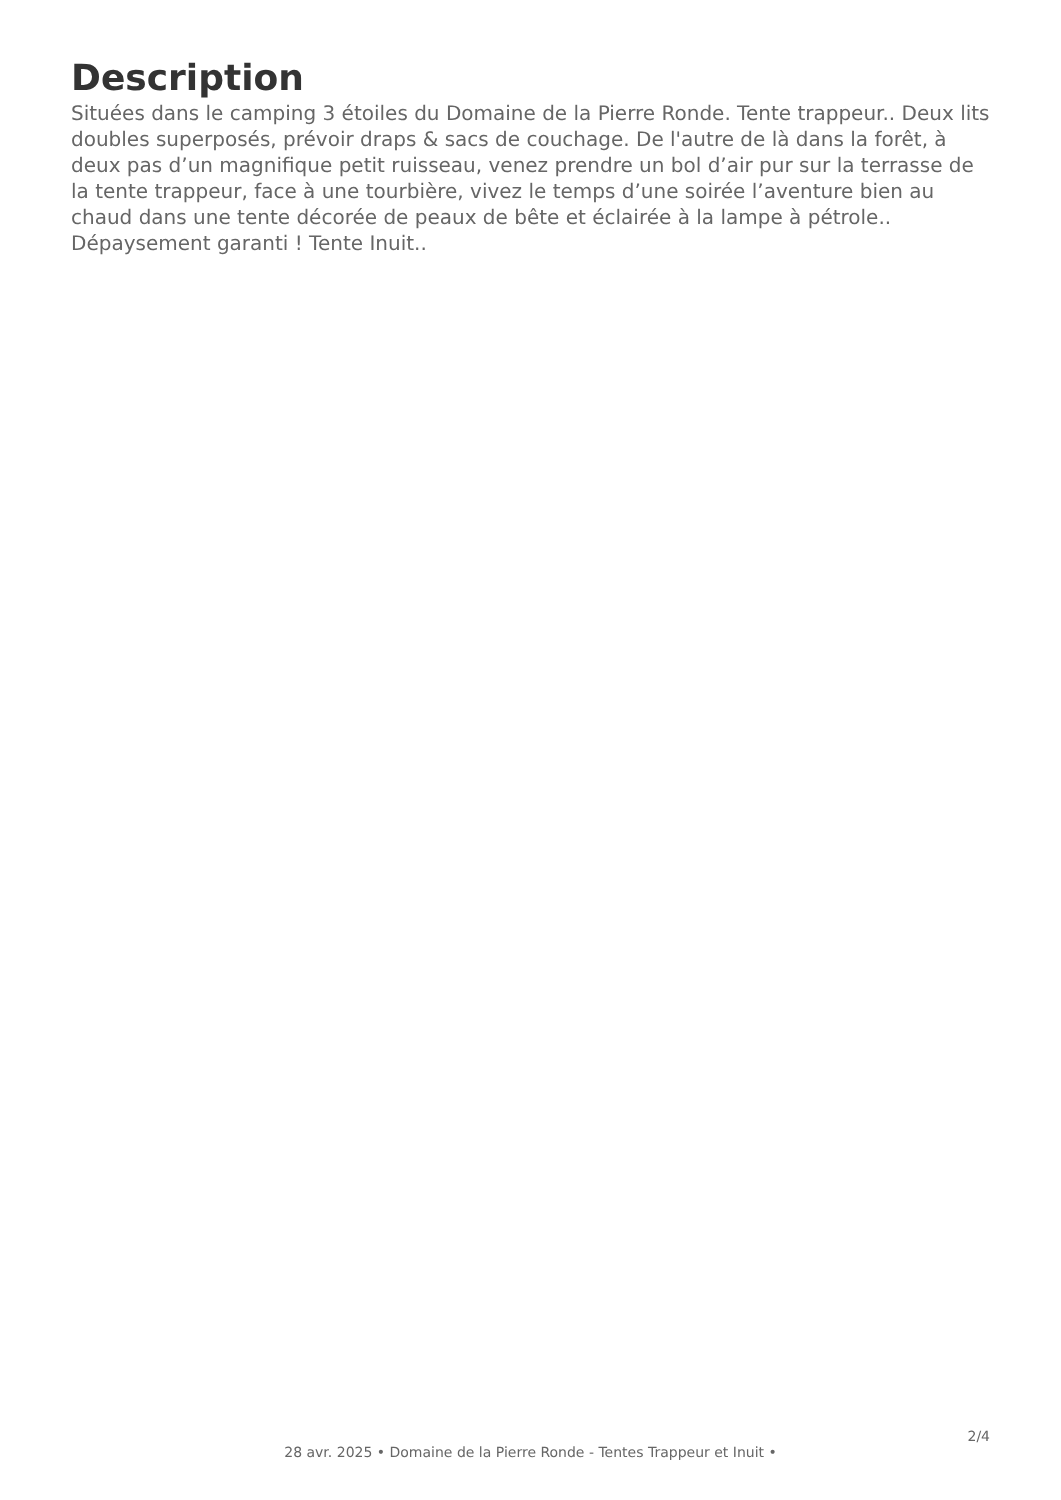Description
Situées dans le camping 3 étoiles du Domaine de la Pierre Ronde. Tente trappeur.. Deux lits doubles superposés, prévoir draps & sacs de couchage. De l'autre de là dans la forêt, à deux pas d’un magnifique petit ruisseau, venez prendre un bol d’air pur sur la terrasse de la tente trappeur, face à une tourbière, vivez le temps d’une soirée l’aventure bien au chaud dans une tente décorée de peaux de bête et éclairée à la lampe à pétrole.. Dépaysement garanti ! Tente Inuit..
2/4
28 avr. 2025 • Domaine de la Pierre Ronde - Tentes Trappeur et Inuit •